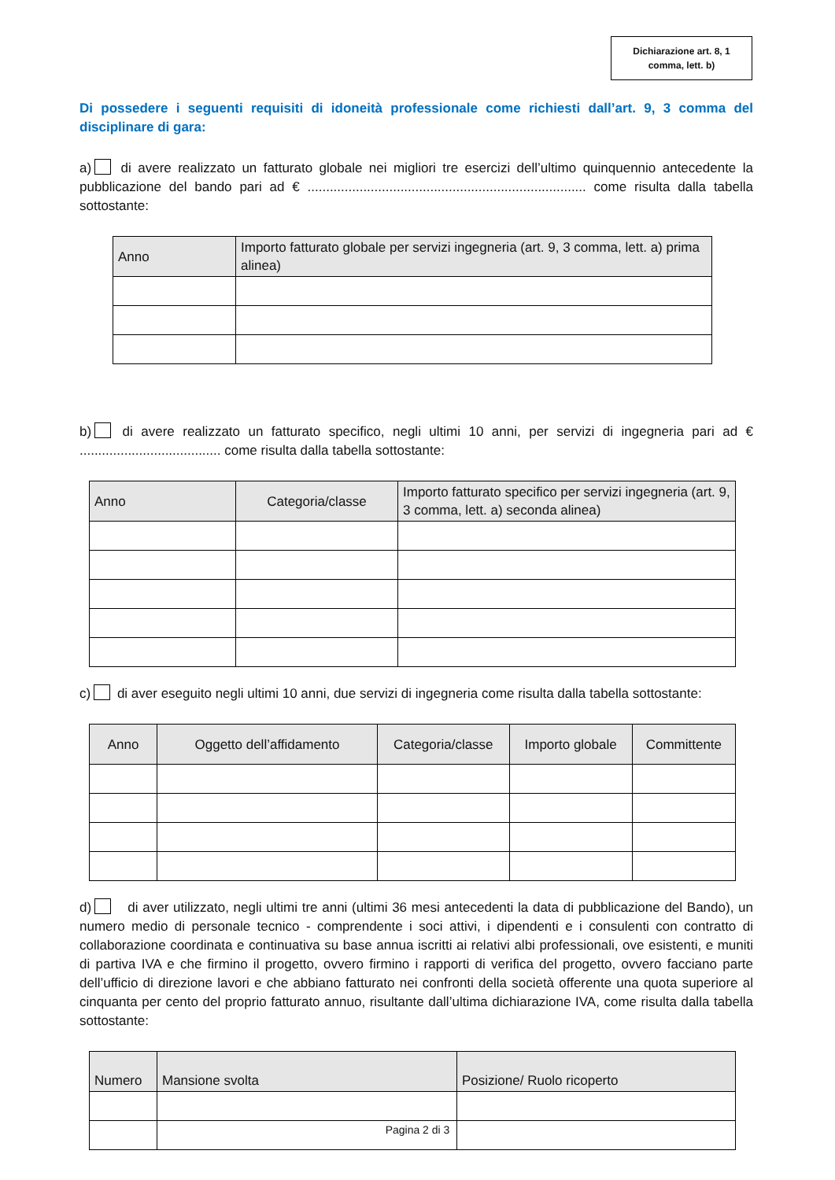Dichiarazione art. 8, 1
comma, lett. b)
Di possedere i seguenti requisiti di idoneità professionale come richiesti dall’art. 9, 3 comma del disciplinare di gara:
a) di avere realizzato un fatturato globale nei migliori tre esercizi dell’ultimo quinquennio antecedente la pubblicazione del bando pari ad € ........................................................................... come risulta dalla tabella sottostante:
| Anno | Importo fatturato globale per servizi ingegneria (art. 9, 3 comma, lett. a) prima alinea) |
| --- | --- |
b) di avere realizzato un fatturato specifico, negli ultimi 10 anni, per servizi di ingegneria pari ad € ...................................... come risulta dalla tabella sottostante:
| Anno | Categoria/classe | Importo fatturato specifico per servizi ingegneria (art. 9, 3 comma, lett. a) seconda alinea) |
| --- | --- | --- |
c) di aver eseguito negli ultimi 10 anni, due servizi di ingegneria come risulta dalla tabella sottostante:
| Anno | Oggetto dell’affidamento | Categoria/classe | Importo globale | Committente |
| --- | --- | --- | --- | --- |
d) di aver utilizzato, negli ultimi tre anni (ultimi 36 mesi antecedenti la data di pubblicazione del Bando), un numero medio di personale tecnico - comprendente i soci attivi, i dipendenti e i consulenti con contratto di collaborazione coordinata e continuativa su base annua iscritti ai relativi albi professionali, ove esistenti, e muniti di partiva IVA e che firmino il progetto, ovvero firmino i rapporti di verifica del progetto, ovvero facciano parte dell’ufficio di direzione lavori e che abbiano fatturato nei confronti della società offerente una quota superiore al cinquanta per cento del proprio fatturato annuo, risultante dall’ultima dichiarazione IVA, come risulta dalla tabella sottostante:
| Numero | Mansione svolta | Posizione/ Ruolo ricoperto |
| --- | --- | --- |
Pagina 2 di 3